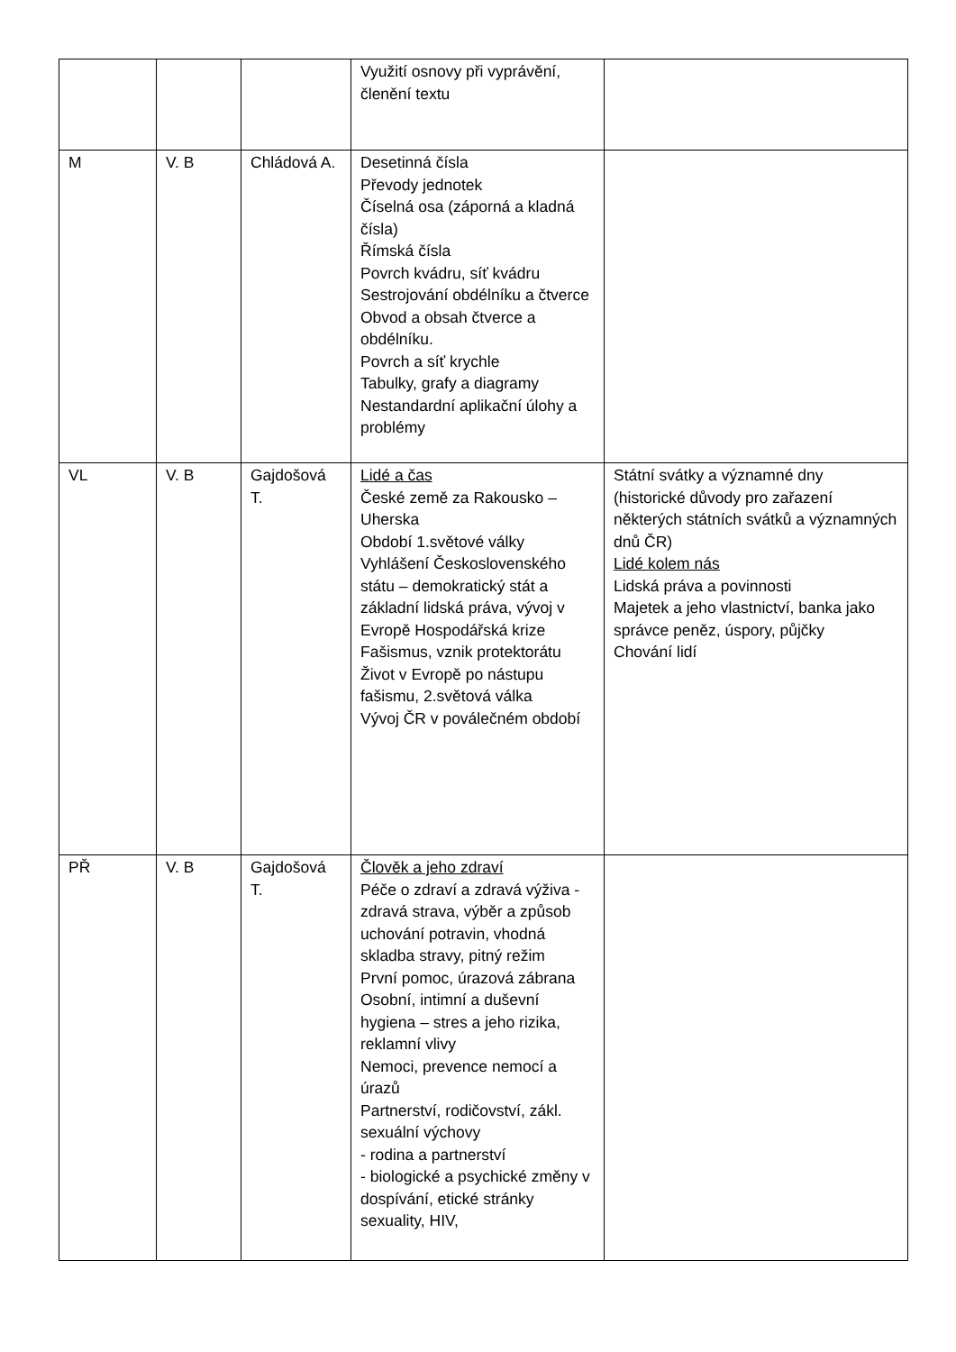| | | | Využití osnovy při vyprávění, členění textu | |
| M | V. B | Chládová A. | Desetinná čísla Převody jednotek Číselná osa (záporná a kladná čísla) Římská čísla Povrch kvádru, síť kvádru Sestrojování obdélníku a čtverce Obvod a obsah čtverce a obdélníku. Povrch a síť krychle Tabulky, grafy a diagramy Nestandardní aplikační úlohy a problémy | |
| VL | V. B | Gajdošová T. | Lidé a čas České země za Rakousko – Uherska Období 1.světové války Vyhlášení Československého státu – demokratický stát a základní lidská práva, vývoj v Evropě Hospodářská krize Fašismus, vznik protektorátu Život v Evropě po nástupu fašismu, 2.světová válka Vývoj ČR v poválečném období | Státní svátky a významné dny (historické důvody pro zařazení některých státních svátků a významných dnů ČR) Lidé kolem nás Lidská práva a povinnosti Majetek a jeho vlastnictví, banka jako správce peněz, úspory, půjčky Chování lidí |
| PŘ | V. B | Gajdošová T. | Člověk a jeho zdraví Péče o zdraví a zdravá výživa - zdravá strava, výběr a způsob uchování potravin, vhodná skladba stravy, pitný režim První pomoc, úrazová zábrana Osobní, intimní a duševní hygiena – stres a jeho rizika, reklamní vlivy Nemoci, prevence nemocí a úrazů Partnerství, rodičovství, zákl. sexuální výchovy - rodina a partnerství - biologické a psychické změny v dospívání, etické stránky sexuality, HIV, | |